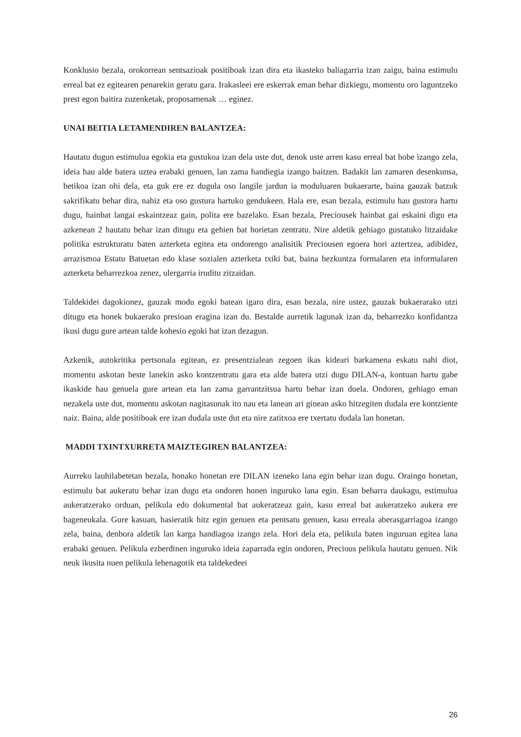Konklusio bezala, orokorrean sentsazioak positiboak izan dira eta ikasteko baliagarria izan zaigu, baina estimulu erreal bat ez egitearen penarekin geratu gara. Irakasleei ere eskerrak eman behar dizkiegu, momentu oro laguntzeko prest egon baitira zuzenketak, proposamenak … eginez.
UNAI BEITIA LETAMENDIREN BALANTZEA:
Hautatu dugun estimulua egokia eta gustukoa izan dela uste dut, denok uste arren kasu erreal bat hobe izango zela, ideia hau alde batera uztea erabaki genuen, lan zama handiegia izango baitzen. Badakit lan zamaren desenkunsa, betikoa izan ohi dela, eta guk ere ez dugula oso langile jardun ia moduluaren bukaerarte, baina gauzak batzuk sakrifikatu behar dira, nahiz eta oso gustura hartuko gendukeen. Hala ere, esan bezala, estimulu hau gustora hartu dugu, hainbat langai eskaintzeaz gain, polita ere bazelako. Esan bezala, Preciousek hainbat gai eskaini digu eta azkenean 2 hautatu behar izan ditugu eta gehien bat horietan zentratu. Nire aldetik gehiago gustatuko litzaidake politika estrukturatu baten azterketa egitea eta ondorengo analisitik Preciousen egoera hori aztertzea, adibidez, arrazismoa Estatu Batuetan edo klase sozialen azterketa txiki bat, baina hezkuntza formalaren eta informalaren azterketa beharrezkoa zenez, ulergarria iruditu zitzaidan.
Taldekidei dagokionez, gauzak modu egoki batean igaro dira, esan bezala, nire ustez, gauzak bukaerarako utzi ditugu eta honek bukaerako presioan eragina izan du. Bestalde aurretik lagunak izan da, beharrezko konfidantza ikusi dugu gure artean talde kohesio egoki bat izan dezagun.
Azkenik, autokritika pertsonala egitean, ez presentzialean zegoen ikas kideari barkamena eskatu nahi diot, momentu askotan beste lanekin asko kontzentratu gara eta alde batera utzi dugu DILAN-a, kontuan hartu gabe ikaskide hau genuela gure artean eta lan zama garrantzitsua hartu behar izan duela. Ondoren, gehiago eman nezakela uste dut, momentu askotan nagitasunak ito nau eta lanean ari ginean asko hitzegiten dudala ere kontziente naiz. Baina, alde positiboak ere izan dudala uste dut eta nire zatitxoa ere txertatu dudala lan honetan.
MADDI TXINTXURRETA MAIZTEGIREN BALANTZEA:
Aurreko lauhilabetetan bezala, honako honetan ere DILAN izeneko lana egin behar izan dugu. Oraingo honetan, estimulu bat aukeratu behar izan dugu eta ondoren honen inguruko lana egin. Esan beharra daukagu, estimulua aukeratzerako orduan, pelikula edo dokumental bat aukeratzeaz gain, kasu erreal bat aukeratzeko aukera ere bageneukala. Gure kasuan, hasieratik hitz egin genuen eta pentsatu genuen, kasu erreala aberasgarriagoa izango zela, baina, denbora aldetik lan karga handiagoa izango zela. Hori dela eta, pelikula baten inguruan egitea lana erabaki genuen. Pelikula ezberdinen inguruko ideia zaparrada egin ondoren, Precious pelikula hautatu genuen. Nik neuk ikusita nuen pelikula lehenagotik eta taldekedeei
26